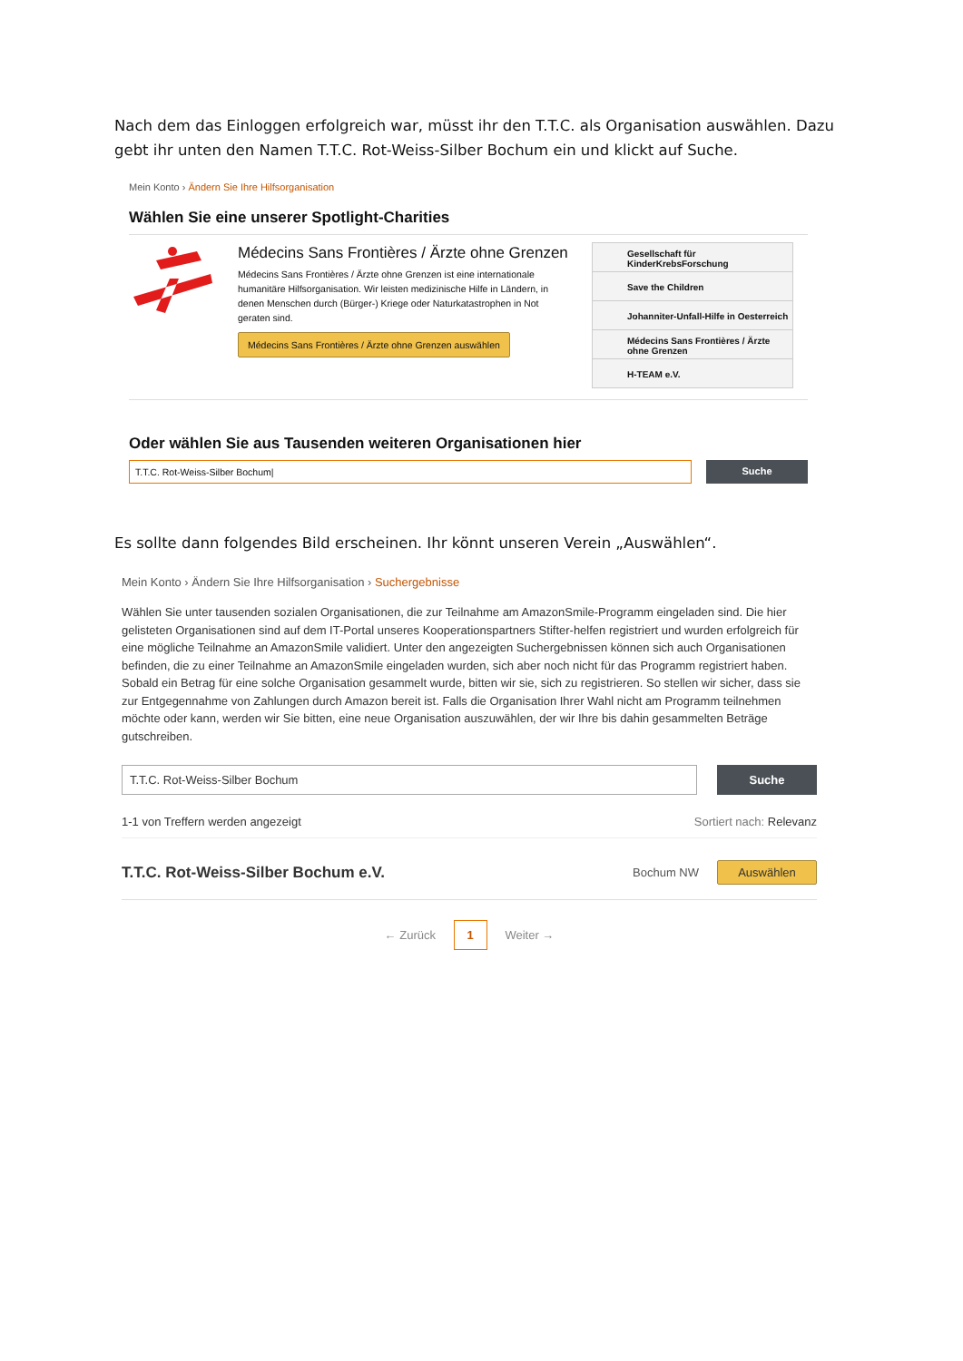Nach dem das Einloggen erfolgreich war, müsst ihr den T.T.C. als Organisation auswählen. Dazu gebt ihr unten den Namen T.T.C. Rot-Weiss-Silber Bochum ein und klickt auf Suche.
Mein Konto › Ändern Sie Ihre Hilfsorganisation
Wählen Sie eine unserer Spotlight-Charities
Médecins Sans Frontières / Ärzte ohne Grenzen
Médecins Sans Frontières / Ärzte ohne Grenzen ist eine internationale humanitäre Hilfsorganisation. Wir leisten medizinische Hilfe in Ländern, in denen Menschen durch (Bürger-) Kriege oder Naturkatastrophen in Not geraten sind.
Médecins Sans Frontières / Ärzte ohne Grenzen auswählen
Gesellschaft für KinderKrebsForschung
Save the Children
Johanniter-Unfall-Hilfe in Oesterreich
Médecins Sans Frontières / Ärzte ohne Grenzen
H-TEAM e.V.
Oder wählen Sie aus Tausenden weiteren Organisationen hier
T.T.C. Rot-Weiss-Silber Bochum|
Suche
Es sollte dann folgendes Bild erscheinen. Ihr könnt unseren Verein „Auswählen“.
Mein Konto › Ändern Sie Ihre Hilfsorganisation › Suchergebnisse
Wählen Sie unter tausenden sozialen Organisationen, die zur Teilnahme am AmazonSmile-Programm eingeladen sind. Die hier gelisteten Organisationen sind auf dem IT-Portal unseres Kooperationspartners Stifter-helfen registriert und wurden erfolgreich für eine mögliche Teilnahme an AmazonSmile validiert. Unter den angezeigten Suchergebnissen können sich auch Organisationen befinden, die zu einer Teilnahme an AmazonSmile eingeladen wurden, sich aber noch nicht für das Programm registriert haben. Sobald ein Betrag für eine solche Organisation gesammelt wurde, bitten wir sie, sich zu registrieren. So stellen wir sicher, dass sie zur Entgegennahme von Zahlungen durch Amazon bereit ist. Falls die Organisation Ihrer Wahl nicht am Programm teilnehmen möchte oder kann, werden wir Sie bitten, eine neue Organisation auszuwählen, der wir Ihre bis dahin gesammelten Beträge gutschreiben.
T.T.C. Rot-Weiss-Silber Bochum Suche
1-1 von Treffern werden angezeigt Sortiert nach: Relevanz
T.T.C. Rot-Weiss-Silber Bochum e.V. Bochum NW Auswählen
← Zurück 1 Weiter →